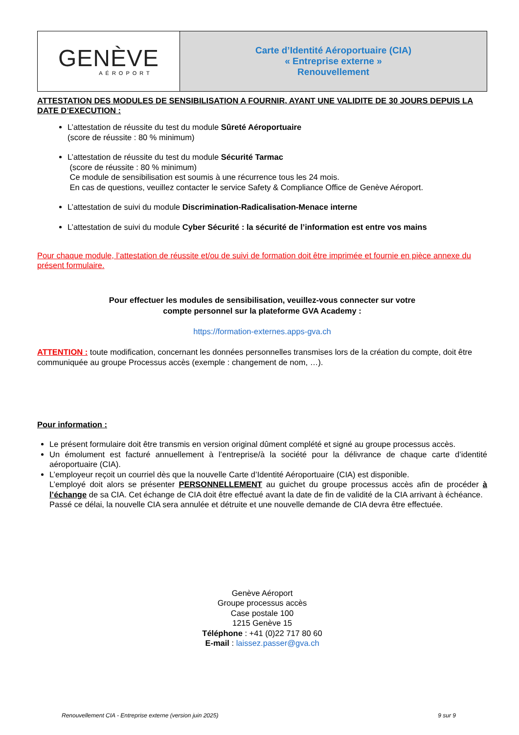GENÈVE
AÉROPORT
Carte d’Identité Aéroportuaire (CIA)
« Entreprise externe »
Renouvellement
ATTESTATION DES MODULES DE SENSIBILISATION A FOURNIR, AYANT UNE VALIDITE DE 30 JOURS DEPUIS LA DATE D’EXECUTION :
L’attestation de réussite du test du module Sûreté Aéroportuaire
(score de réussite : 80 % minimum)
L’attestation de réussite du test du module Sécurité Tarmac
(score de réussite : 80 % minimum)
Ce module de sensibilisation est soumis à une récurrence tous les 24 mois.
En cas de questions, veuillez contacter le service Safety & Compliance Office de Genève Aéroport.
L’attestation de suivi du module Discrimination-Radicalisation-Menace interne
L’attestation de suivi du module Cyber Sécurité : la sécurité de l’information est entre vos mains
Pour chaque module, l’attestation de réussite et/ou de suivi de formation doit être imprimée et fournie en pièce annexe du présent formulaire.
Pour effectuer les modules de sensibilisation, veuillez-vous connecter sur votre
compte personnel sur la plateforme GVA Academy :
https://formation-externes.apps-gva.ch
ATTENTION : toute modification, concernant les données personnelles transmises lors de la création du compte, doit être communiquée au groupe Processus accès (exemple : changement de nom, …).
Pour information :
Le présent formulaire doit être transmis en version original dûment complété et signé au groupe processus accès.
Un émolument est facturé annuellement à l’entreprise/à la société pour la délivrance de chaque carte d’identité aéroportuaire (CIA).
L’employeur reçoit un courriel dès que la nouvelle Carte d’Identité Aéroportuaire (CIA) est disponible.
L’employé doit alors se présenter PERSONNELLEMENT au guichet du groupe processus accès afin de procéder à l’échange de sa CIA. Cet échange de CIA doit être effectué avant la date de fin de validité de la CIA arrivant à échéance.
Passé ce délai, la nouvelle CIA sera annulée et détruite et une nouvelle demande de CIA devra être effectuée.
Genève Aéroport
Groupe processus accès
Case postale 100
1215 Genève 15
Téléphone : +41 (0)22 717 80 60
E-mail : laissez.passer@gva.ch
Renouvellement CIA - Entreprise externe (version juin 2025) 9 sur 9